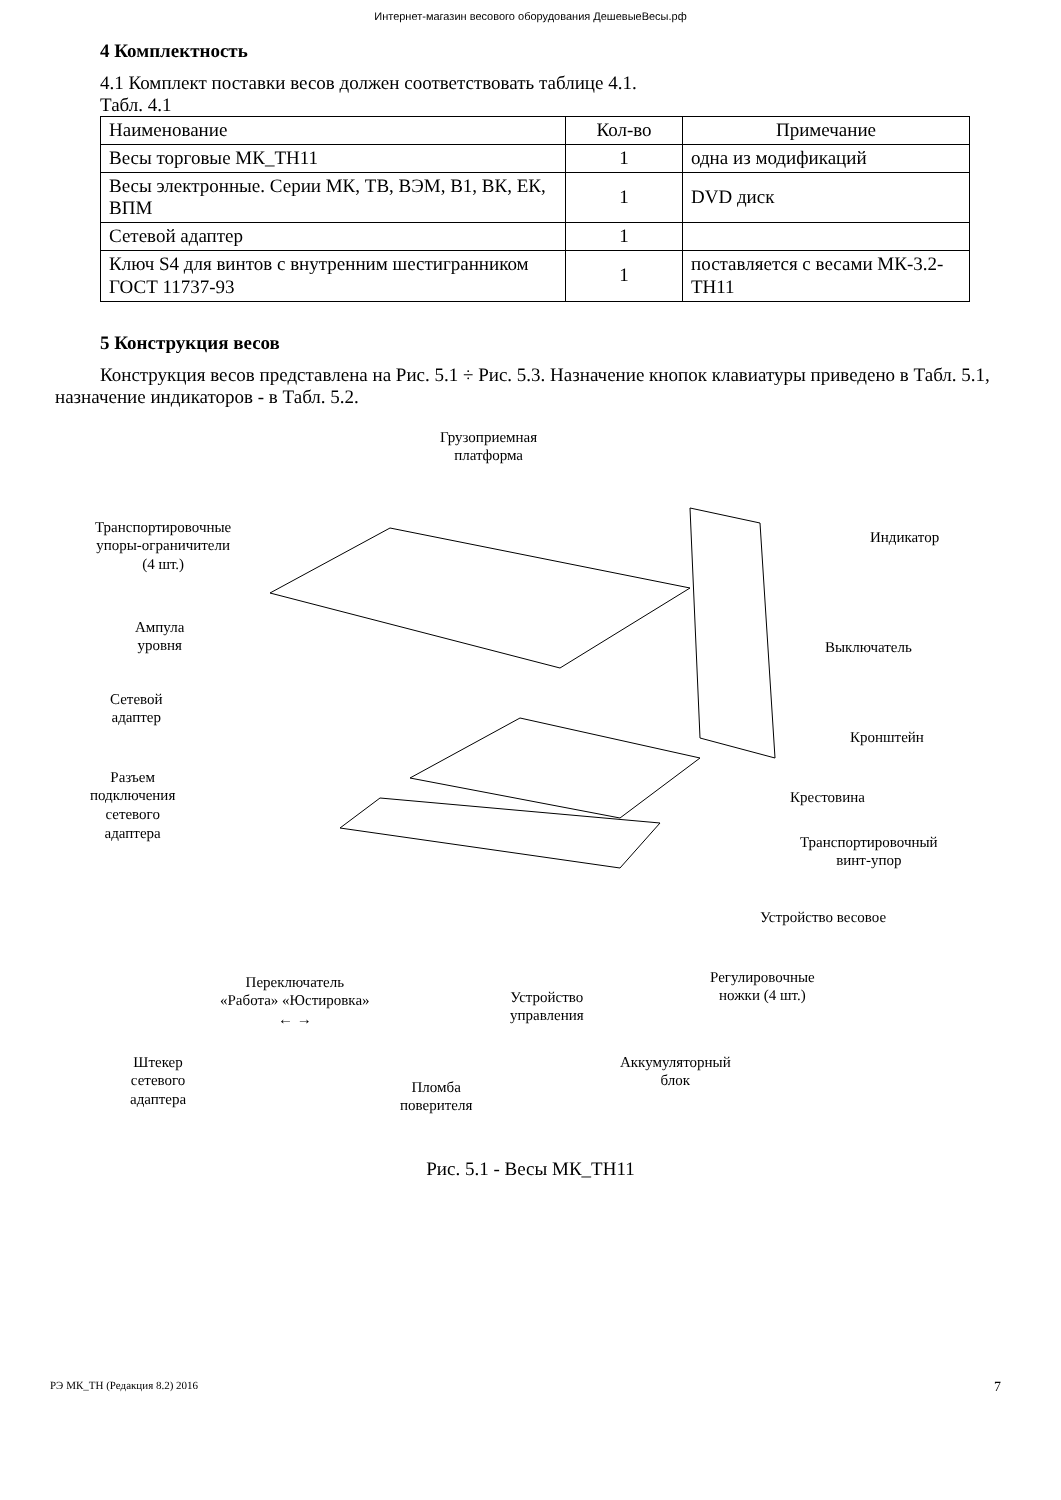Интернет-магазин весового оборудования ДешевыеВесы.рф
4 Комплектность
4.1 Комплект поставки весов должен соответствовать таблице 4.1.
Табл. 4.1
| Наименование | Кол-во | Примечание |
| Весы торговые МК_ТН11 | 1 | одна из модификаций |
| Весы электронные. Серии МК, ТВ, ВЭМ, В1, ВК, ЕК, ВПМ | 1 | DVD диск |
| Сетевой адаптер | 1 | |
| Ключ S4 для винтов с внутренним шестигранником ГОСТ 11737-93 | 1 | поставляется с весами МК-3.2-ТН11 |
5 Конструкция весов
Конструкция весов представлена на Рис. 5.1 ÷ Рис. 5.3. Назначение кнопок клавиатуры приведено в Табл. 5.1, назначение индикаторов - в Табл. 5.2.
Грузоприемная
платформа
Транспортировочные
упоры-ограничители
(4 шт.)
Индикатор
Ампула
уровня Выключатель
Сетевой
адаптер
Кронштейн
Разъем
подключения
сетевого
адаптера
Крестовина
Транспортировочный
винт-упор
Устройство весовое
Регулировочные
ножки (4 шт.)
Переключатель
«Работа» «Юстировка»
← →
Устройство
управления
Штекер
сетевого
адаптера
Аккумуляторный
блок Пломба
поверителя
Рис. 5.1 - Весы МК_ТН11
РЭ МК_ТН (Редакция 8.2) 2016 7